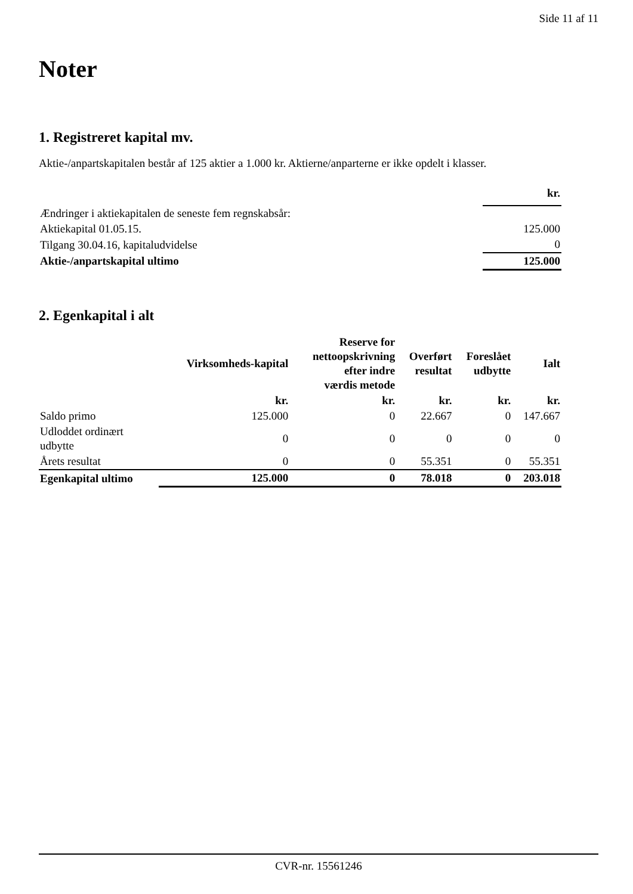Side 11 af 11
Noter
1. Registreret kapital mv.
Aktie-/anpartskapitalen består af 125 aktier a 1.000 kr. Aktierne/anparterne er ikke opdelt i klasser.
| | kr. |
| Ændringer i aktiekapitalen de seneste fem regnskabsår: | |
| Aktiekapital 01.05.15. | 125.000 |
| Tilgang 30.04.16, kapitaludvidelse | 0 |
| Aktie-/anpartskapital ultimo | 125.000 |
2. Egenkapital i alt
| | Virksomheds-kapital | Reserve for nettoopskrivning efter indre værdis metode | Overført resultat | Foreslået udbytte | Ialt |
| --- | --- | --- | --- | --- | --- |
| | kr. | kr. | kr. | kr. | kr. |
| Saldo primo | 125.000 | 0 | 22.667 | 0 | 147.667 |
| Udloddet ordinært udbytte | 0 | 0 | 0 | 0 | 0 |
| Årets resultat | 0 | 0 | 55.351 | 0 | 55.351 |
| Egenkapital ultimo | 125.000 | 0 | 78.018 | 0 | 203.018 |
CVR-nr. 15561246